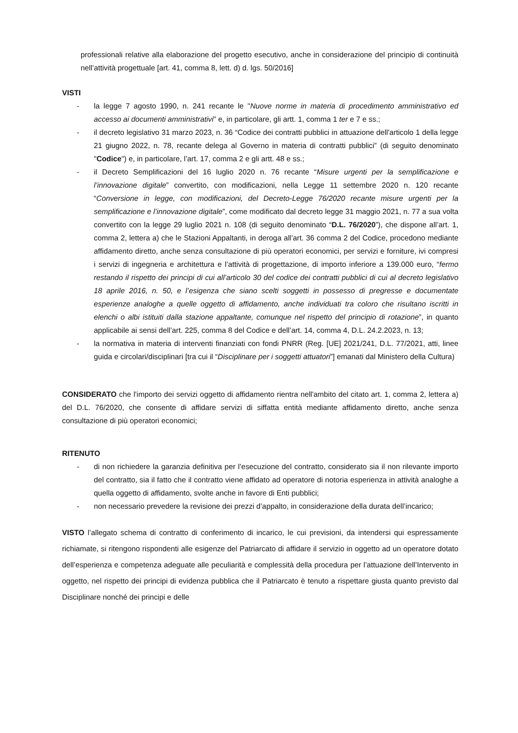professionali relative alla elaborazione del progetto esecutivo, anche in considerazione del principio di continuità nell’attività progettuale [art. 41, comma 8, lett. d) d. lgs. 50/2016]
VISTI
- la legge 7 agosto 1990, n. 241 recante le "Nuove norme in materia di procedimento amministrativo ed accesso ai documenti amministrativi" e, in particolare, gli artt. 1, comma 1 ter e 7 e ss.;
- il decreto legislativo 31 marzo 2023, n. 36 “Codice dei contratti pubblici in attuazione dell'articolo 1 della legge 21 giugno 2022, n. 78, recante delega al Governo in materia di contratti pubblici” (di seguito denominato "Codice") e, in particolare, l’art. 17, comma 2 e gli artt. 48 e ss.;
- il Decreto Semplificazioni del 16 luglio 2020 n. 76 recante “Misure urgenti per la semplificazione e l’innovazione digitale” convertito, con modificazioni, nella Legge 11 settembre 2020 n. 120 recante “Conversione in legge, con modificazioni, del Decreto-Legge 76/2020 recante misure urgenti per la semplificazione e l’innovazione digitale”, come modificato dal decreto legge 31 maggio 2021, n. 77 a sua volta convertito con la legge 29 luglio 2021 n. 108 (di seguito denominato “D.L. 76/2020”), che dispone all’art. 1, comma 2, lettera a) che le Stazioni Appaltanti, in deroga all’art. 36 comma 2 del Codice, procedono mediante affidamento diretto, anche senza consultazione di più operatori economici, per servizi e forniture, ivi compresi i servizi di ingegneria e architettura e l’attività di progettazione, di importo inferiore a 139.000 euro, “fermo restando il rispetto dei principi di cui all’articolo 30 del codice dei contratti pubblici di cui al decreto legislativo 18 aprile 2016, n. 50, e l’esigenza che siano scelti soggetti in possesso di pregresse e documentate esperienze analoghe a quelle oggetto di affidamento, anche individuati tra coloro che risultano iscritti in elenchi o albi istituiti dalla stazione appaltante, comunque nel rispetto del principio di rotazione”, in quanto applicabile ai sensi dell’art. 225, comma 8 del Codice e dell’art. 14, comma 4, D.L. 24.2.2023, n. 13;
- la normativa in materia di interventi finanziati con fondi PNRR (Reg. [UE] 2021/241, D.L. 77/2021, atti, linee guida e circolari/disciplinari [tra cui il “Disciplinare per i soggetti attuatori”] emanati dal Ministero della Cultura)
CONSIDERATO che l'importo dei servizi oggetto di affidamento rientra nell'ambito del citato art. 1, comma 2, lettera a) del D.L. 76/2020, che consente di affidare servizi di siffatta entità mediante affidamento diretto, anche senza consultazione di più operatori economici;
RITENUTO
- di non richiedere la garanzia definitiva per l’esecuzione del contratto, considerato sia il non rilevante importo del contratto, sia il fatto che il contratto viene affidato ad operatore di notoria esperienza in attività analoghe a quella oggetto di affidamento, svolte anche in favore di Enti pubblici;
- non necessario prevedere la revisione dei prezzi d’appalto, in considerazione della durata dell’incarico;
VISTO l’allegato schema di contratto di conferimento di incarico, le cui previsioni, da intendersi qui espressamente richiamate, si ritengono rispondenti alle esigenze del Patriarcato di affidare il servizio in oggetto ad un operatore dotato dell’esperienza e competenza adeguate alle peculiarità e complessità della procedura per l’attuazione dell’Intervento in oggetto, nel rispetto dei principi di evidenza pubblica che il Patriarcato è tenuto a rispettare giusta quanto previsto dal Disciplinare nonché dei principi e delle